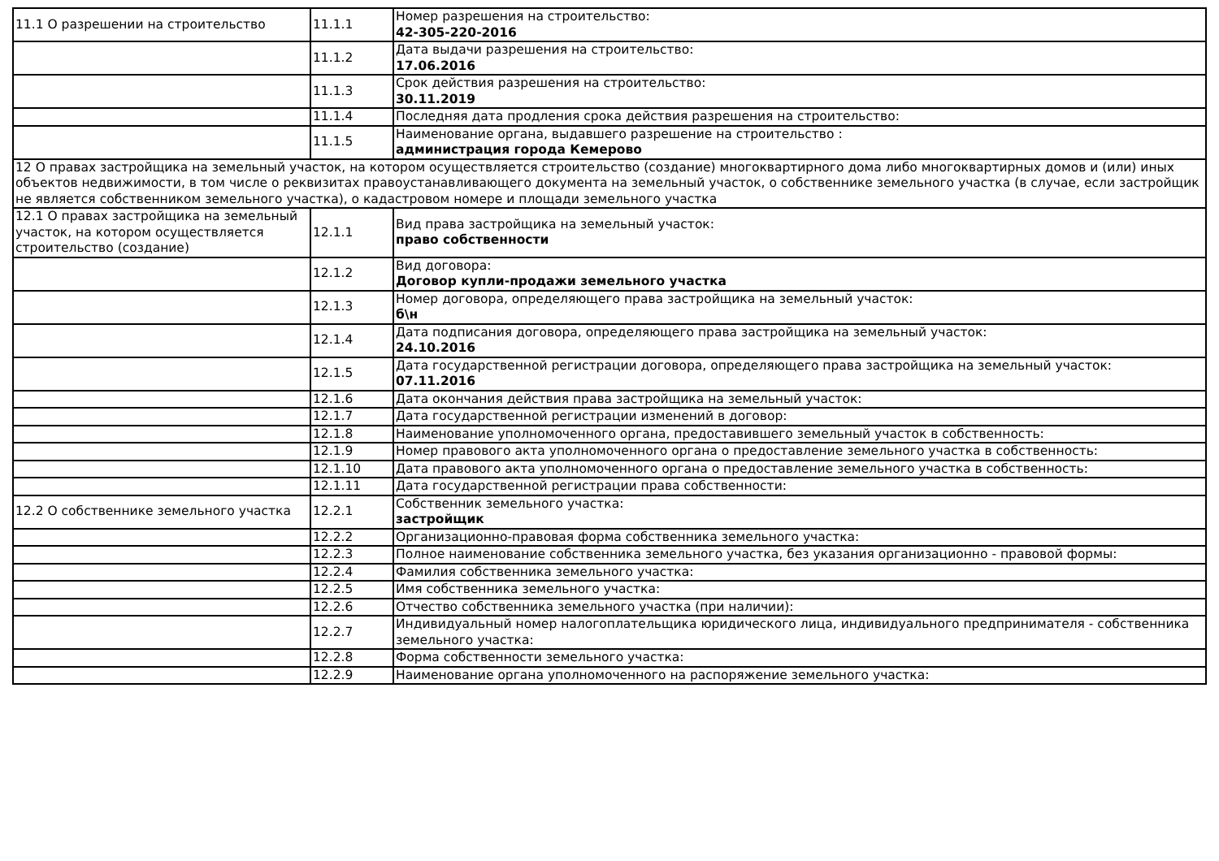| 11.1 О разрешении на строительство | 11.1.1 | Номер разрешения на строительство: 42-305-220-2016 |
| | 11.1.2 | Дата выдачи разрешения на строительство: 17.06.2016 |
| | 11.1.3 | Срок действия разрешения на строительство: 30.11.2019 |
| | 11.1.4 | Последняя дата продления срока действия разрешения на строительство: |
| | 11.1.5 | Наименование органа, выдавшего разрешение на строительство : администрация города Кемерово |
| 12 О правах застройщика на земельный участок, на котором осуществляется строительство (создание) многоквартирного дома либо многоквартирных домов и (или) иных объектов недвижимости, в том числе о реквизитах правоустанавливающего документа на земельный участок, о собственнике земельного участка (в случае, если застройщик не является собственником земельного участка), о кадастровом номере и площади земельного участка | | |
| 12.1 О правах застройщика на земельный участок, на котором осуществляется строительство (создание) | 12.1.1 | Вид права застройщика на земельный участок: право собственности |
| | 12.1.2 | Вид договора: Договор купли-продажи земельного участка |
| | 12.1.3 | Номер договора, определяющего права застройщика на земельный участок: б\н |
| | 12.1.4 | Дата подписания договора, определяющего права застройщика на земельный участок: 24.10.2016 |
| | 12.1.5 | Дата государственной регистрации договора, определяющего права застройщика на земельный участок: 07.11.2016 |
| | 12.1.6 | Дата окончания действия права застройщика на земельный участок: |
| | 12.1.7 | Дата государственной регистрации изменений в договор: |
| | 12.1.8 | Наименование уполномоченного органа, предоставившего земельный участок в собственность: |
| | 12.1.9 | Номер правового акта уполномоченного органа о предоставление земельного участка в собственность: |
| | 12.1.10 | Дата правового акта уполномоченного органа о предоставление земельного участка в собственность: |
| | 12.1.11 | Дата государственной регистрации права собственности: |
| 12.2 О собственнике земельного участка | 12.2.1 | Собственник земельного участка: застройщик |
| | 12.2.2 | Организационно-правовая форма собственника земельного участка: |
| | 12.2.3 | Полное наименование собственника земельного участка, без указания организационно - правовой формы: |
| | 12.2.4 | Фамилия собственника земельного участка: |
| | 12.2.5 | Имя собственника земельного участка: |
| | 12.2.6 | Отчество собственника земельного участка (при наличии): |
| | 12.2.7 | Индивидуальный номер налогоплательщика юридического лица, индивидуального предпринимателя - собственника земельного участка: |
| | 12.2.8 | Форма собственности земельного участка: |
| | 12.2.9 | Наименование органа уполномоченного на распоряжение земельного участка: |